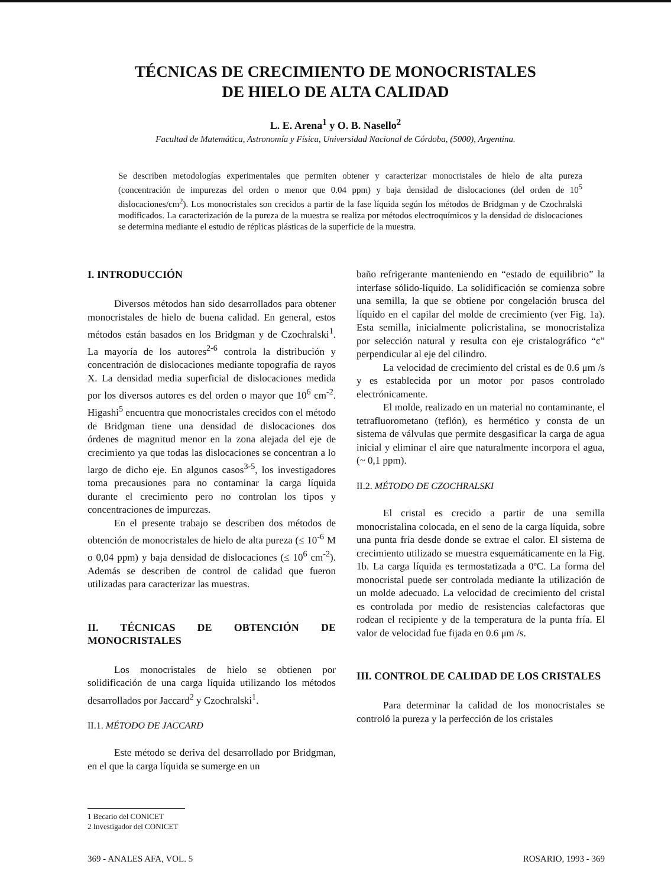TÉCNICAS DE CRECIMIENTO DE MONOCRISTALES
DE HIELO DE ALTA CALIDAD
L. E. Arena<sup>1</sup> y O. B. Nasello<sup>2</sup>
Facultad de Matemática, Astronomía y Física, Universidad Nacional de Córdoba, (5000), Argentina.
Se describen metodologías experimentales que permiten obtener y caracterizar monocristales de hielo de alta pureza (concentración de impurezas del orden o menor que 0.04 ppm) y baja densidad de dislocaciones (del orden de 10<sup>5</sup> dislocaciones/cm<sup>2</sup>). Los monocristales son crecidos a partir de la fase líquida según los métodos de Bridgman y de Czochralski modificados. La caracterización de la pureza de la muestra se realiza por métodos electroquímicos y la densidad de dislocaciones se determina mediante el estudio de réplicas plásticas de la superficie de la muestra.
I. INTRODUCCIÓN
Diversos métodos han sido desarrollados para obtener monocristales de hielo de buena calidad. En general, estos métodos están basados en los Bridgman y de Czochralski<sup>1</sup>. La mayoría de los autores<sup>2-6</sup> controla la distribución y concentración de dislocaciones mediante topografía de rayos X. La densidad media superficial de dislocaciones medida por los diversos autores es del orden o mayor que 10<sup>6</sup> cm<sup>-2</sup>. Higashi<sup>5</sup> encuentra que monocristales crecidos con el método de Bridgman tiene una densidad de dislocaciones dos órdenes de magnitud menor en la zona alejada del eje de crecimiento ya que todas las dislocaciones se concentran a lo largo de dicho eje. En algunos casos<sup>3-5</sup>, los investigadores toma precausiones para no contaminar la carga líquida durante el crecimiento pero no controlan los tipos y concentraciones de impurezas.
En el presente trabajo se describen dos métodos de obtención de monocristales de hielo de alta pureza (≤ 10<sup>-6</sup> M o 0,04 ppm) y baja densidad de dislocaciones (≤ 10<sup>6</sup> cm<sup>-2</sup>). Además se describen de control de calidad que fueron utilizadas para caracterizar las muestras.
II. TÉCNICAS DE OBTENCIÓN DE MONOCRISTALES
Los monocristales de hielo se obtienen por solidificación de una carga líquida utilizando los métodos desarrollados por Jaccard<sup>2</sup> y Czochralski<sup>1</sup>.
II.1. MÉTODO DE JACCARD
Este método se deriva del desarrollado por Bridgman, en el que la carga líquida se sumerge en un
baño refrigerante manteniendo en “estado de equilibrio” la interfase sólido-líquido. La solidificación se comienza sobre una semilla, la que se obtiene por congelación brusca del líquido en el capilar del molde de crecimiento (ver Fig. 1a). Esta semilla, inicialmente policristalina, se monocristaliza por selección natural y resulta con eje cristalográfico “c” perpendicular al eje del cilindro.
La velocidad de crecimiento del cristal es de 0.6 μm /s y es establecida por un motor por pasos controlado electrónicamente.
El molde, realizado en un material no contaminante, el tetrafluorometano (teflón), es hermético y consta de un sistema de válvulas que permite desgasificar la carga de agua inicial y eliminar el aire que naturalmente incorpora el agua, (~ 0,1 ppm).
II.2. MÉTODO DE CZOCHRALSKI
El cristal es crecido a partir de una semilla monocristalina colocada, en el seno de la carga líquida, sobre una punta fría desde donde se extrae el calor. El sistema de crecimiento utilizado se muestra esquemáticamente en la Fig. 1b. La carga líquida es termostatizada a 0ºC. La forma del monocristal puede ser controlada mediante la utilización de un molde adecuado. La velocidad de crecimiento del cristal es controlada por medio de resistencias calefactoras que rodean el recipiente y de la temperatura de la punta fría. El valor de velocidad fue fijada en 0.6 μm /s.
III. CONTROL DE CALIDAD DE LOS CRISTALES
Para determinar la calidad de los monocristales se controló la pureza y la perfección de los cristales
1 Becario del CONICET
2 Investigador del CONICET
369 - ANALES AFA, VOL. 5 ROSARIO, 1993 - 369